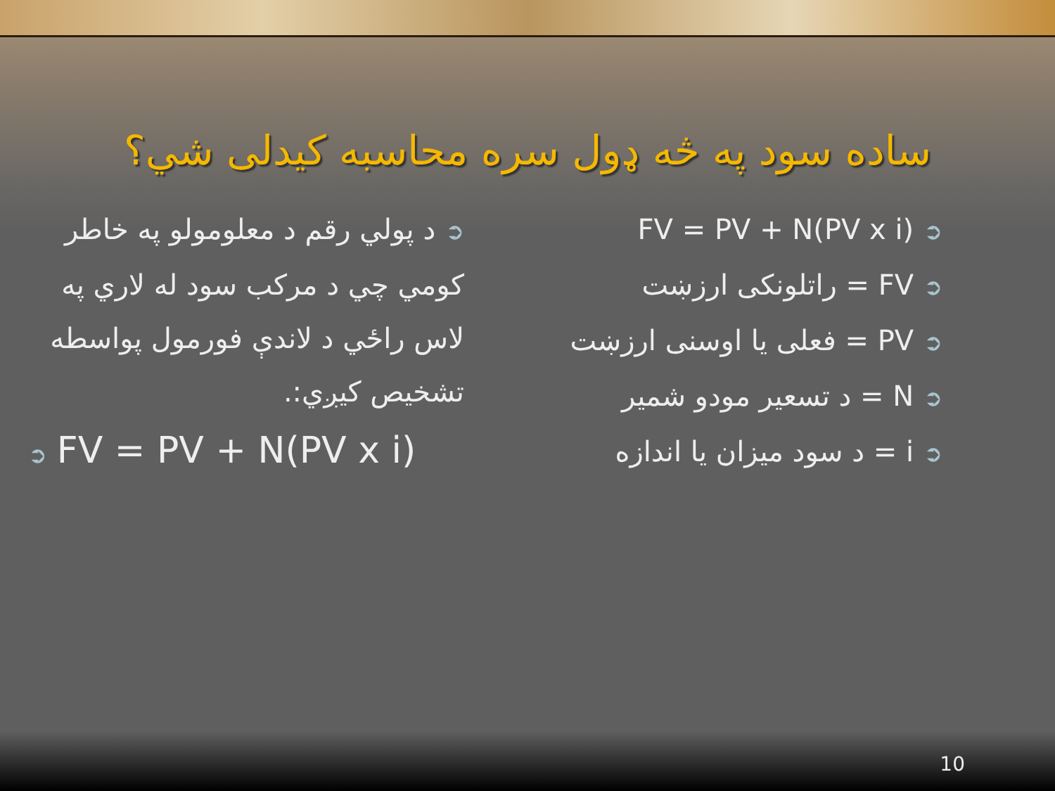ساده سود په څه ډول سره محاسبه کيدلی شي؟
➲FV = PV + N(PV x i)
➲FV = راتلونکی ارزښت
➲PV = فعلی يا اوسنی ارزښت
➲N = د تسعير مودو شمير
➲i = د سود ميزان يا اندازه
➲د پولي رقم د معلومولو په خاطر کومي چي د مرکب سود له لاري په لاس راځي د لاندې فورمول پواسطه تشخيص کيږي:.
➲ FV = PV + N(PV x i)
10